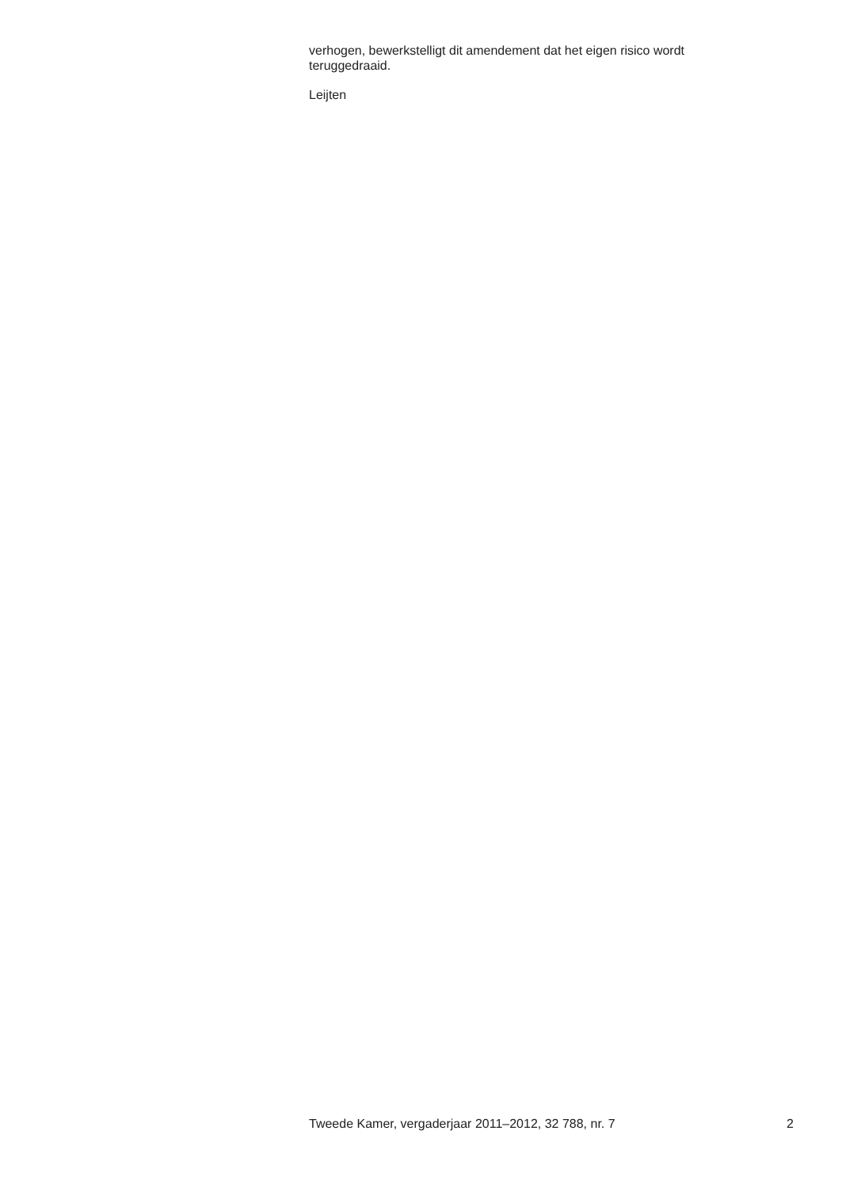verhogen, bewerkstelligt dit amendement dat het eigen risico wordt teruggedraaid.
Leijten
Tweede Kamer, vergaderjaar 2011–2012, 32 788, nr. 7 2